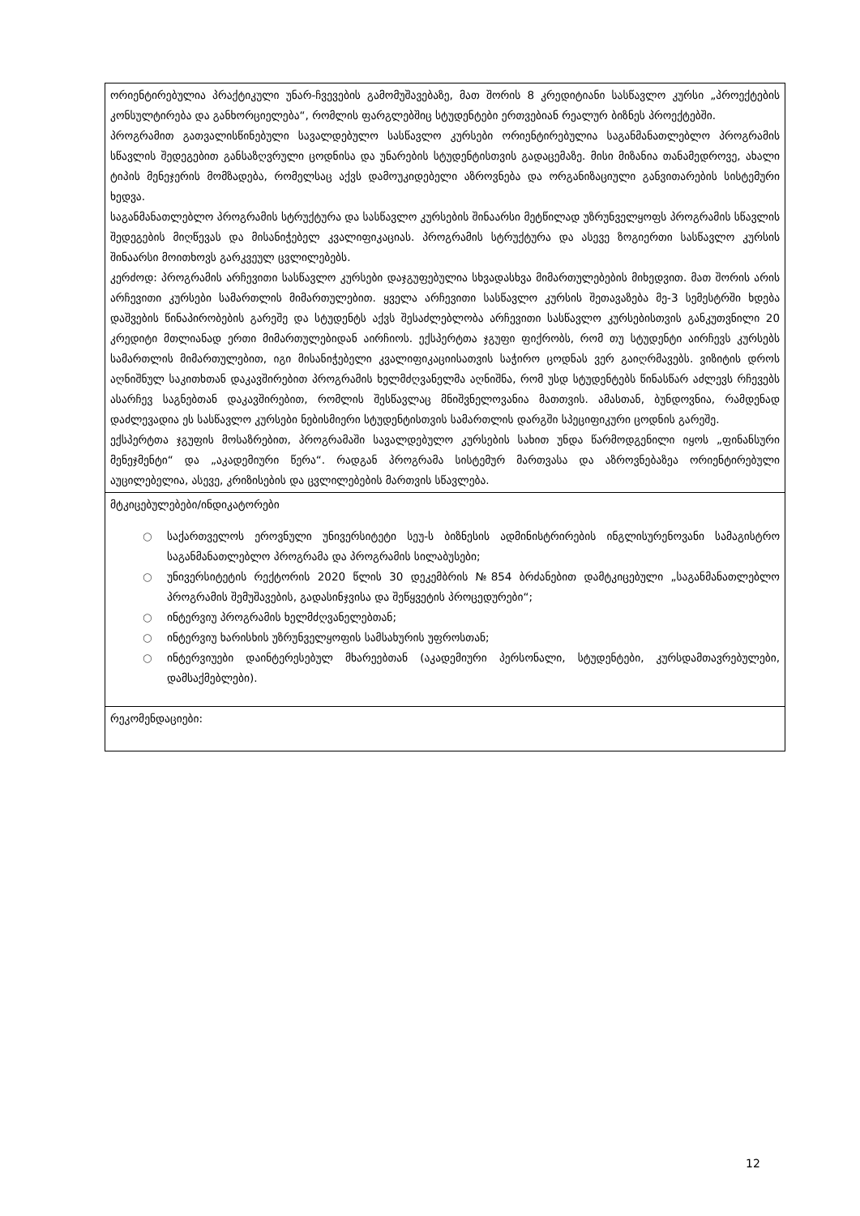| ორიენტირებულია პრაქტიკული უნარ-ჩვევების გამომუშავებაზე, მათ შორის 8 კრედიტიანი სასწავლო კურსი „პროექტების კონსულტირება და განხორციელება“, რომლის ფარგლებშიც სტუდენტები ერთვებიან რეალურ ბიზნეს პროექტებში. პროგრამით გათვალისწინებული სავალდებულო სასწავლო კურსები ორიენტირებულია საგანმანათლებლო პროგრამის სწავლის შედეგებით განსაზღვრული ცოდნისა და უნარების სტუდენტისთვის გადაცემაზე. მისი მიზანია თანამედროვე, ახალი ტიპის მენეჯერის მომზადება, რომელსაც აქვს დამოუკიდებელი აზროვნება და ორგანიზაციული განვითარების სისტემური ხედვა. საგანმანათლებლო პროგრამის სტრუქტურა და სასწავლო კურსების შინაარსი მეტწილად უზრუნველყოფს პროგრამის სწავლის შედეგების მიღწევას და მისანიჭებელ კვალიფიკაციას. პროგრამის სტრუქტურა და ასევე ზოგიერთი სასწავლო კურსის შინაარსი მოითხოვს გარკვეულ ცვლილებებს. კერძოდ: პროგრამის არჩევითი სასწავლო კურსები დაჯგუფებულია სხვადასხვა მიმართულებების მიხედვით. მათ შორის არის არჩევითი კურსები სამართლის მიმართულებით. ყველა არჩევითი სასწავლო კურსის შეთავაზება მე-3 სემესტრში ხდება დაშვების წინაპირობების გარეშე და სტუდენტს აქვს შესაძლებლობა არჩევითი სასწავლო კურსებისთვის განკუთვნილი 20 კრედიტი მთლიანად ერთი მიმართულებიდან აირჩიოს. ექსპერტთა ჯგუფი ფიქრობს, რომ თუ სტუდენტი აირჩევს კურსებს სამართლის მიმართულებით, იგი მისანიჭებელი კვალიფიკაციისათვის საჭირო ცოდნას ვერ გაიღრმავებს. ვიზიტის დროს აღნიშნულ საკითხთან დაკავშირებით პროგრამის ხელმძღვანელმა აღნიშნა, რომ უსდ სტუდენტებს წინასწარ აძლევს რჩევებს ასარჩევ საგნებთან დაკავშირებით, რომლის შესწავლაც მნიშვნელოვანია მათთვის. ამასთან, ბუნდოვნია, რამდენად დაძლევადია ეს სასწავლო კურსები ნებისმიერი სტუდენტისთვის სამართლის დარგში სპეციფიკური ცოდნის გარეშე. ექსპერტთა ჯგუფის მოსაზრებით, პროგრამაში სავალდებულო კურსების სახით უნდა წარმოდგენილი იყოს „ფინანსური მენეჯმენტი“ და „აკადემიური წერა“. რადგან პროგრამა სისტემურ მართვასა და აზროვნებაზეა ორიენტირებული აუცილებელია, ასევე, კრიზისების და ცვლილებების მართვის სწავლება. |
| მტკიცებულებები/ინდიკატორები ○ საქართველოს ეროვნული უნივერსიტეტი სეუ-ს ბიზნესის ადმინისტრირების ინგლისურენოვანი სამაგისტრო საგანმანათლებლო პროგრამა და პროგრამის სილაბუსები; ○ უნივერსიტეტის რექტორის 2020 წლის 30 დეკემბრის №854 ბრძანებით დამტკიცებული „საგანმანათლებლო პროგრამის შემუშავების, გადასინჯვისა და შეწყვეტის პროცედურები“; ○ ინტერვიუ პროგრამის ხელმძღვანელებთან; ○ ინტერვიუ ხარისხის უზრუნველყოფის სამსახურის უფროსთან; ○ ინტერვიუები დაინტერესებულ მხარეებთან (აკადემიური პერსონალი, სტუდენტები, კურსდამთავრებულები, დამსაქმებლები). |
| რეკომენდაციები: |
12